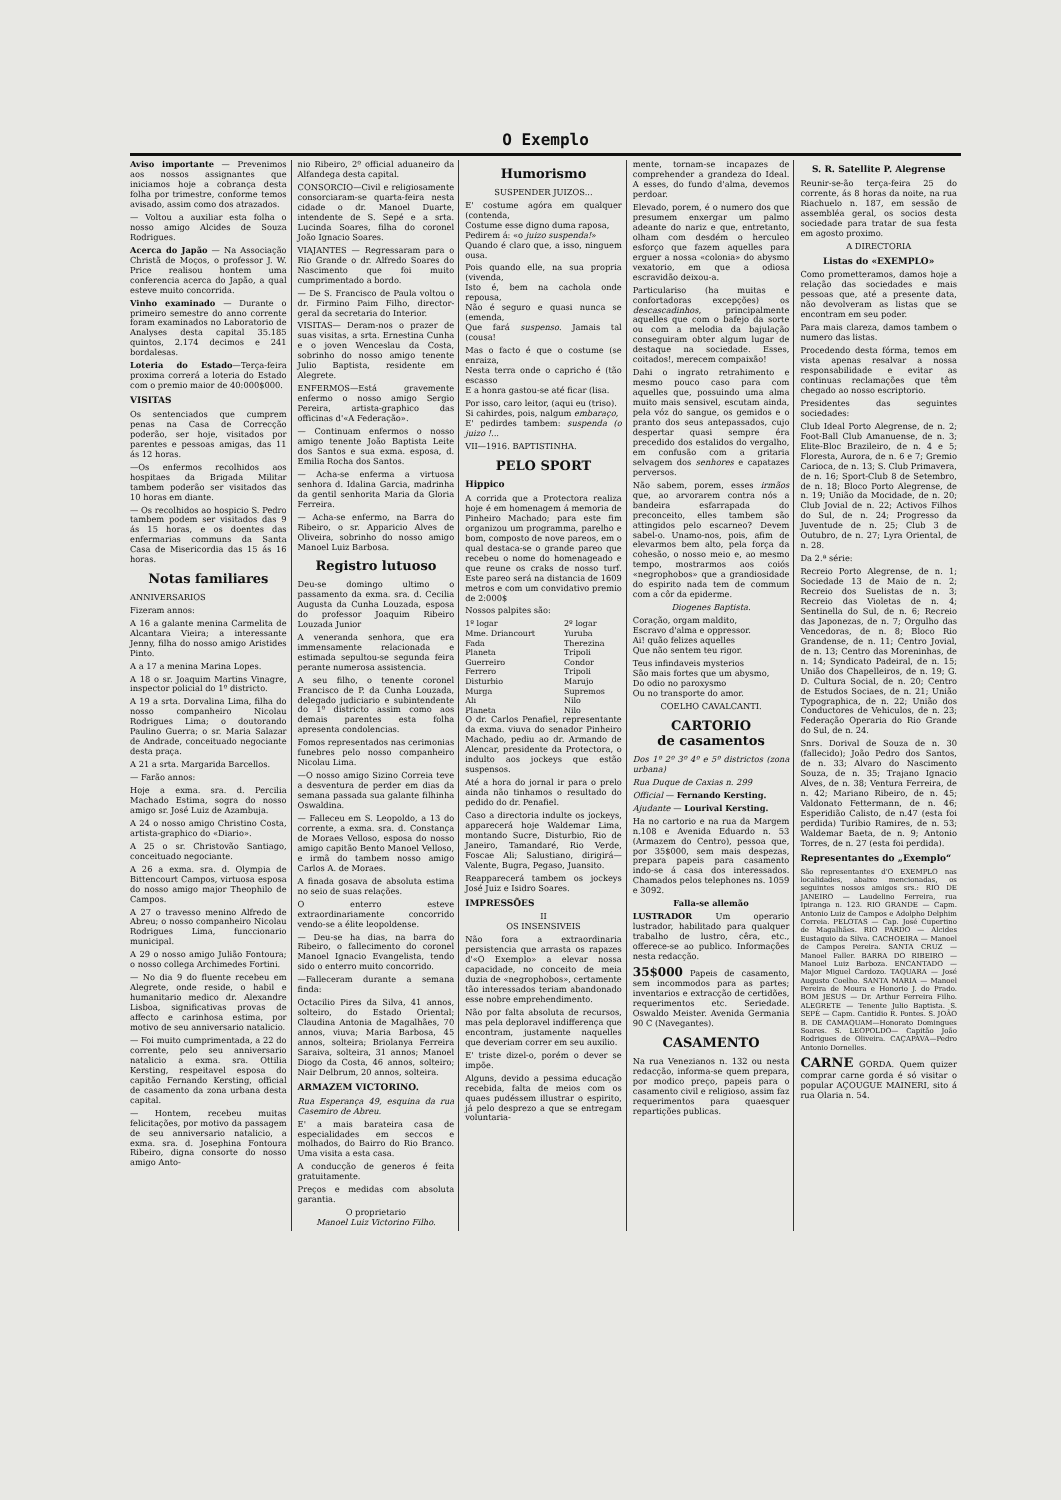O Exemplo
Aviso importante — Prevenimos aos nossos assignantes que iniciamos hoje a cobrança desta folha por trimestre, conforme temos avisado, assim como dos atrazados.
— Voltou a auxiliar esta folha o nosso amigo Alcides de Souza Rodrigues.
Acerca do Japão — Na Associação Christã de Moços, o professor J. W. Price realisou hontem uma conferencia acerca do Japão, a qual esteve muito concorrida.
Vinho examinado — Durante o primeiro semestre do anno corrente foram examinados no Laboratorio de Analyses desta capital 35.185 quintos, 2.174 decimos e 241 bordalesas.
Loteria do Estado—Terça-feira proxima correrá a loteria do Estado com o premio maior de 40:000$000.
VISITAS
Os sentenciados que cumprem penas na Casa de Correcção poderão, ser hoje, visitados por parentes e pessoas amigas, das 11 ás 12 horas.
—Os enfermos recolhidos aos hospitaes da Brigada Militar tambem poderão ser visitados das 10 horas em diante.
— Os recolhidos ao hospicio S. Pedro tambem podem ser visitados das 9 ás 15 horas, e os doentes das enfermarias communs da Santa Casa de Misericordia das 15 ás 16 horas.
Notas familiares
ANNIVERSARIOS
Fizeram annos:
A 16 a galante menina Carmelita de Alcantara Vieira; a interessante Jenny, filha do nosso amigo Aristides Pinto.
A a 17 a menina Marina Lopes.
A 18 o sr. Joaquim Martins Vinagre, inspector policial do 1º districto.
A 19 a srta. Dorvalina Lima, filha do nosso companheiro Nicolau Rodrigues Lima; o doutorando Paulino Guerra; o sr. Maria Salazar de Andrade, conceituado negociante desta praça.
A 21 a srta. Margarida Barcellos.
— Farão annos:
Hoje a exma. sra. d. Percilia Machado Estima, sogra do nosso amigo sr. José Luiz de Azambuja.
A 24 o nosso amigo Christino Costa, artista-graphico do «Diario».
A 25 o sr. Christovão Santiago, conceituado negociante.
A 26 a exma. sra. d. Olympia de Bittencourt Campos, virtuosa esposa do nosso amigo major Theophilo de Campos.
A 27 o travesso menino Alfredo de Abreu; o nosso companheiro Nicolau Rodrigues Lima, funccionario municipal.
A 29 o nosso amigo Julião Fontoura; o nosso collega Archimedes Fortini.
— No dia 9 do fluente recebeu em Alegrete, onde reside, o habil e humanitario medico dr. Alexandre Lisboa, significativas provas de affecto e carinhosa estima, por motivo de seu anniversario natalicio.
— Foi muito cumprimentada, a 22 do corrente, pelo seu anniversario natalicio a exma. sra. Ottilia Kersting, respeitavel esposa do capitão Fernando Kersting, official de casamento da zona urbana desta capital.
— Hontem, recebeu muitas felicitações, por motivo da passagem de seu anniversario natalicio, a exma. sra. d. Josephina Fontoura Ribeiro, digna consorte do nosso amigo Anto-
nio Ribeiro, 2º official aduaneiro da Alfandega desta capital.
CONSORCIO—Civil e religiosamente consorciaram-se quarta-feira nesta cidade o dr. Manoel Duarte, intendente de S. Sepé e a srta. Lucinda Soares, filha do coronel João Ignacio Soares.
VIAJANTES — Regressaram para o Rio Grande o dr. Alfredo Soares do Nascimento que foi muito cumprimentado a bordo.
— De S. Francisco de Paula voltou o dr. Firmino Paim Filho, director-geral da secretaria do Interior.
VISITAS— Deram-nos o prazer de suas visitas, a srta. Ernestina Cunha e o joven Wenceslau da Costa, sobrinho do nosso amigo tenente Julio Baptista, residente em Alegrete.
ENFERMOS—Está gravemente enfermo o nosso amigo Sergio Pereira, artista-graphico das officinas d'«A Federação».
— Continuam enfermos o nosso amigo tenente João Baptista Leite dos Santos e sua exma. esposa, d. Emilia Rocha dos Santos.
— Acha-se enferma a virtuosa senhora d. Idalina Garcia, madrinha da gentil senhorita Maria da Gloria Ferreira.
— Acha-se enfermo, na Barra do Ribeiro, o sr. Apparicio Alves de Oliveira, sobrinho do nosso amigo Manoel Luiz Barbosa.
Registro lutuoso
Deu-se domingo ultimo o passamento da exma. sra. d. Cecilia Augusta da Cunha Louzada, esposa do professor Joaquim Ribeiro Louzada Junior
A veneranda senhora, que era immensamente relacionada e estimada sepultou-se segunda feira perante numerosa assistencia.
A seu filho, o tenente coronel Francisco de P. da Cunha Louzada, delegado judiciario e subintendente do 1º districto assim como aos demais parentes esta folha apresenta condolencias.
Fomos representados nas cerimonias funebres pelo nosso companheiro Nicolau Lima.
—O nosso amigo Sizino Correia teve a desventura de perder em dias da semana passada sua galante filhinha Oswaldina.
— Falleceu em S. Leopoldo, a 13 do corrente, a exma. sra. d. Constança de Moraes Velloso, esposa do nosso amigo capitão Bento Manoel Velloso, e irmã do tambem nosso amigo Carlos A. de Moraes.
A finada gosava de absoluta estima no seio de suas relações.
O enterro esteve extraordinariamente concorrido vendo-se a élite leopoldense.
— Deu-se ha dias, na barra do Ribeiro, o fallecimento do coronel Manoel Ignacio Evangelista, tendo sido o enterro muito concorrido.
—Falleceram durante a semana finda:
Octacilio Pires da Silva, 41 annos, solteiro, do Estado Oriental; Claudina Antonia de Magalhães, 70 annos, viuva; Maria Barbosa, 45 annos, solteira; Briolanya Ferreira Saraiva, solteira, 31 annos; Manoel Diogo da Costa, 46 annos, solteiro; Nair Delbrum, 20 annos, solteira.
ARMAZEM VICTORINO.
Rua Esperança 49, esquina da rua Casemiro de Abreu.
E' a mais barateira casa de especialidades em seccos e molhados, do Bairro do Rio Branco. Uma visita a esta casa.
A conducção de generos é feita gratuitamente.
Preços e medidas com absoluta garantia.
O proprietario
Manoel Luiz Victorino Filho.
Humorismo
SUSPENDER JUIZOS...
E' costume agóra em qualquer (contenda,
Costume esse digno duma raposa,
Pedirem á: «o juizo suspenda!»
Quando é claro que, a isso, ninguem ousa.
Pois quando elle, na sua propria (vivenda,
Isto é, bem na cachola onde repousa,
Não é seguro e quasi nunca se (emenda,
Que fará suspenso. Jamais tal (cousa!
Mas o facto é que o costume (se enraiza,
Nesta terra onde o capricho é (tão escasso
E a honra gastou-se até ficar (lisa.
Por isso, caro leitor, (aqui eu (triso).
Si cahirdes, pois, nalgum embaraço,
E' pedirdes tambem: suspenda (o juizo !...
VII—1916. BAPTISTINHA.
PELO SPORT
Hippico
A corrida que a Protectora realiza hoje é em homenagem á memoria de Pinheiro Machado; para este fim organizou um programma, parelho e bom, composto de nove pareos, em o qual destaca-se o grande pareo que recebeu o nome do homenageado e que reune os craks de nosso turf. Este pareo será na distancia de 1609 metros e com um convidativo premio de 2:000$
Nossos palpites são:
| 1º logar | 2º logar |
| --- | --- |
| Mme. Driancourt | Yuruba |
| Fada | Therezina |
| Planeta | Tripoli |
| Guerreiro | Condor |
| Ferrero | Tripoli |
| Disturbio | Marujo |
| Murga | Supremos |
| Alı | Nilo |
| Planeta | Nilo |
O dr. Carlos Penafiel, representante da exma. viuva do senador Pinheiro Machado, pediu ao dr. Armando de Alencar, presidente da Protectora, o indulto aos jockeys que estão suspensos.
Até a hora do jornal ir para o prelo ainda não tinhamos o resultado do pedido do dr. Penafiel.
Caso a directoria indulte os jockeys, apparecerá hoje Waldemar Lima, montando Sucre, Disturbio, Rio de Janeiro, Tamandaré, Rio Verde, Foscae Ali; Salustiano, dirigirá—Valente, Bugra, Pegaso, Juansito.
Reapparecerá tambem os jockeys José Juiz e Isidro Soares.
IMPRESSÕES
II
OS INSENSIVEIS
Não fora a extraordinaria persistencia que arrasta os rapazes d'«O Exemplo» a elevar nossa capacidade, no conceito de meia duzia de «negrophobos», certamente tão interessados teriam abandonado esse nobre emprehendimento.
Não por falta absoluta de recursos, mas pela deploravel indifferença que encontram, justamente naquelles que deveriam correr em seu auxilio.
E' triste dizel-o, porém o dever se impõe.
Alguns, devido a pessima educação recebida, falta de meios com os quaes pudéssem illustrar o espirito, já pelo desprezo a que se entregam voluntaria-
mente, tornam-se incapazes de comprehender a grandeza do Ideal. A esses, do fundo d'alma, devemos perdoar.
Elevado, porem, é o numero dos que presumem enxergar um palmo adeante do nariz e que, entretanto, olham com desdém o herculeo esforço que fazem aquelles para erguer a nossa «colonia» do abysmo vexatorio, em que a odiosa escravidão deixou-a.
Particulariso (ha muitas e confortadoras excepções) os descascadinhos, principalmente aquelles que com o bafejo da sorte ou com a melodia da bajulação conseguiram obter algum lugar de destaque na sociedade. Esses, coitados!, merecem compaixão!
Dahi o ingrato retrahimento e mesmo pouco caso para com aquelles que, possuindo uma alma muito mais sensivel, escutam ainda, pela vóz do sangue, os gemidos e o pranto dos seus antepassados, cujo despertar quasi sempre éra precedido dos estalidos do vergalho, em confusão com a gritaria selvagem dos senhores e capatazes perversos.
Não sabem, porem, esses irmãos que, ao arvorarem contra nós a bandeira esfarrapada do preconceito, elles tambem são attingidos pelo escarneo? Devem sabel-o. Unamo-nos, pois, afim de elevarmos bem alto, pela força da cohesão, o nosso meio e, ao mesmo tempo, mostrarmos aos coiós «negrophobos» que a grandiosidade do espirito nada tem de commum com a côr da epiderme.
Diogenes Baptista.
Coração, orgam maldito,
Escravo d'alma e oppressor.
Ai! quão felizes aquelles
Que não sentem teu rigor.
Teus infindaveis mysterios
São mais fortes que um abysmo,
Do odio no paroxysmo
Ou no transporte do amor.
COELHO CAVALCANTI.
CARTORIO
de casamentos
Dos 1º 2º 3º 4º e 5º districtos (zona urbana)
Rua Duque de Caxias n. 299
Official — Fernando Kersting.
Ajudante — Lourival Kersting.
Ha no cartorio e na rua da Margem n.108 e Avenida Eduardo n. 53 (Armazem do Centro), pessoa que, por 35$000, sem mais despezas, prepara papeis para casamento indo-se á casa dos interessados. Chamados pelos telephones ns. 1059 e 3092.
Falla-se allemão
LUSTRADOR Um operario lustrador, habilitado para qualquer trabalho de lustro, cêra, etc., offerece-se ao publico. Informações nesta redacção.
35$000 Papeis de casamento, sem incommodos para as partes; inventarios e extracção de certidões, requerimentos etc. Seriedade. Oswaldo Meister. Avenida Germania 90 C (Navegantes).
CASAMENTO
Na rua Venezianos n. 132 ou nesta redacção, informa-se quem prepara, por modico preço, papeis para o casamento civil e religioso, assim faz requerimentos para quaesquer repartições publicas.
S. R. Satellite P. Alegrense
Reunir-se-ão terça-feira 25 do corrente, ás 8 horas da noite, na rua Riachuelo n. 187, em sessão de assembléa geral, os socios desta sociedade para tratar de sua festa em agosto proximo.
A DIRECTORIA
Listas do «EXEMPLO»
Como prometteramos, damos hoje a relação das sociedades e mais pessoas que, até a presente data, não devolveram as listas que se encontram em seu poder.
Para mais clareza, damos tambem o numero das listas.
Procedendo desta fórma, temos em vista apenas resalvar a nossa responsabilidade e evitar as continuas reclamações que têm chegado ao nosso escriptorio.
Presidentes das seguintes sociedades:
Club Ideal Porto Alegrense, de n. 2; Foot-Ball Club Amanuense, de n. 3; Elite-Bloc Brazileiro, de n. 4 e 5; Floresta, Aurora, de n. 6 e 7; Gremio Carioca, de n. 13; S. Club Primavera, de n. 16; Sport-Club 8 de Setembro, de n. 18; Bloco Porto Alegrense, de n. 19; União da Mocidade, de n. 20; Club Jovial de n. 22; Activos Filhos do Sul, de n. 24; Progresso da Juventude de n. 25; Club 3 de Outubro, de n. 27; Lyra Oriental, de n. 28.
Da 2.ª série:
Recreio Porto Alegrense, de n. 1; Sociedade 13 de Maio de n. 2; Recreio dos Suelistas de n. 3; Recreio das Violetas de n. 4; Sentinella do Sul, de n. 6; Recreio das Japonezas, de n. 7; Orgulho das Vencedoras, de n. 8; Bloco Rio Grandense, de n. 11; Centro Jovial, de n. 13; Centro das Moreninhas, de n. 14; Syndicato Padeiral, de n. 15; União dos Chapelleiros, de n. 19; G. D. Cultura Social, de n. 20; Centro de Estudos Sociaes, de n. 21; União Typographica, de n. 22; União dos Conductores de Vehiculos, de n. 23; Federação Operaria do Rio Grande do Sul, de n. 24.
Snrs. Dorival de Souza de n. 30 (fallecido); João Pedro dos Santos, de n. 33; Alvaro do Nascimento Souza, de n. 35; Trajano Ignacio Alves, de n. 38; Ventura Ferreira, de n. 42; Mariano Ribeiro, de n. 45; Valdonato Fettermann, de n. 46; Esperidião Calisto, de n.47 (esta foi perdida) Turibio Ramires, de n. 53; Waldemar Baeta, de n. 9; Antonio Torres, de n. 27 (esta foi perdida).
Representantes do „Exemplo“
São representantes d'O EXEMPLO nas localidades, abaixo mencionadas, os seguintes nossos amigos srs.: RIO DE JANEIRO — Laudelino Ferreira, rua Ipiranga n. 123. RIO GRANDE — Capm. Antonio Luiz de Campos e Adolpho Delphim Correia. PELOTAS — Cap. José Cupertino de Magalhães. RIO PARDO — Alcides Eustaquio da Silva. CACHOEIRA — Manoel de Campos Pereira. SANTA CRUZ — Manoel Faller. BARRA DO RIBEIRO — Manoel Luiz Barboza. ENCANTADO — Major Miguel Cardozo. TAQUARA — José Augusto Coelho. SANTA MARIA — Manoel Pereira de Moura e Honorio J. do Prado. BOM JESUS — Dr. Arthur Ferreira Filho. ALEGRETE — Tenente Julio Baptista. S. SEPÉ — Capm. Cantidio R. Pontes. S. JOÃO B. DE CAMAQUAM—Honorato Domingues Soares. S. LEOPOLDO— Capitão João Rodrigues de Oliveira. CAÇAPAVA—Pedro Antonio Dornelles.
CARNE GORDA. Quem quizer comprar carne gorda é só visitar o popular AÇOUGUE MAINERI, sito á rua Olaria n. 54.